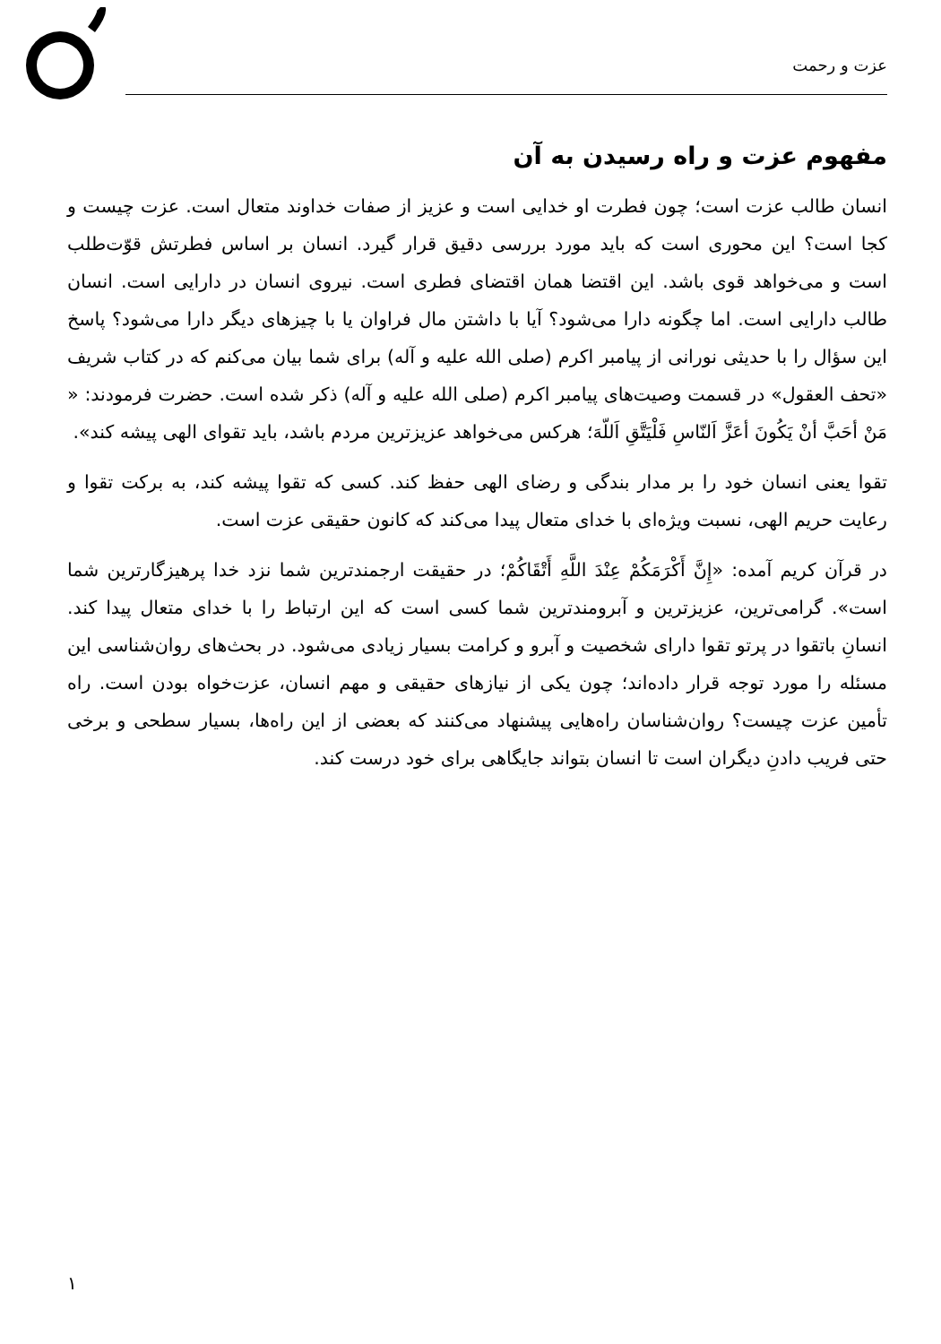عزت و رحمت
مفهوم عزت و راه رسیدن به آن
انسان طالب عزت است؛ چون فطرت او خدایی است و عزیز از صفات خداوند متعال است. عزت چیست و کجا است؟ این محوری است که باید مورد بررسی دقیق قرار گیرد. انسان بر اساس فطرتش قوّت‌طلب است و می‌خواهد قوی باشد. این اقتضا همان اقتضای فطری است. نیروی انسان در دارایی است. انسان طالب دارایی است. اما چگونه دارا می‌شود؟ آیا با داشتن مال فراوان یا با چیزهای دیگر دارا می‌شود؟ پاسخ این سؤال را با حدیثی نورانی از پیامبر اکرم (صلی الله علیه و آله) برای شما بیان می‌کنم که در کتاب شریف «تحف العقول» در قسمت وصیت‌های پیامبر اکرم (صلی الله علیه و آله) ذکر شده است. حضرت فرمودند: « مَنْ أحَبَّ أنْ یَکُونَ أعَزَّ اَلنّاسِ فَلْیَتَّقِ اَللّهَ؛ هرکس می‌خواهد عزیزترین مردم باشد، باید تقوای الهی پیشه کند».
تقوا یعنی انسان خود را بر مدار بندگی و رضای الهی حفظ کند. کسی که تقوا پیشه کند، به برکت تقوا و رعایت حریم الهی، نسبت ویژه‌ای با خدای متعال پیدا می‌کند که کانون حقیقی عزت است.
در قرآن کریم آمده: «إِنَّ أَکْرَمَکُمْ عِنْدَ اللَّهِ أَتْقَاکُمْ؛ در حقیقت ارجمندترین شما نزد خدا پرهیزگارترین شما است». گرامی‌ترین، عزیزترین و آبرومندترین شما کسی است که این ارتباط را با خدای متعال پیدا کند. انسانِ باتقوا در پرتو تقوا دارای شخصیت و آبرو و کرامت بسیار زیادی می‌شود. در بحث‌های روان‌شناسی این مسئله را مورد توجه قرار داده‌اند؛ چون یکی از نیازهای حقیقی و مهم انسان، عزت‌خواه بودن است. راه تأمین عزت چیست؟ روان‌شناسان راه‌هایی پیشنهاد می‌کنند که بعضی از این راه‌ها، بسیار سطحی و برخی حتی فریب دادنِ دیگران است تا انسان بتواند جایگاهی برای خود درست کند.
١